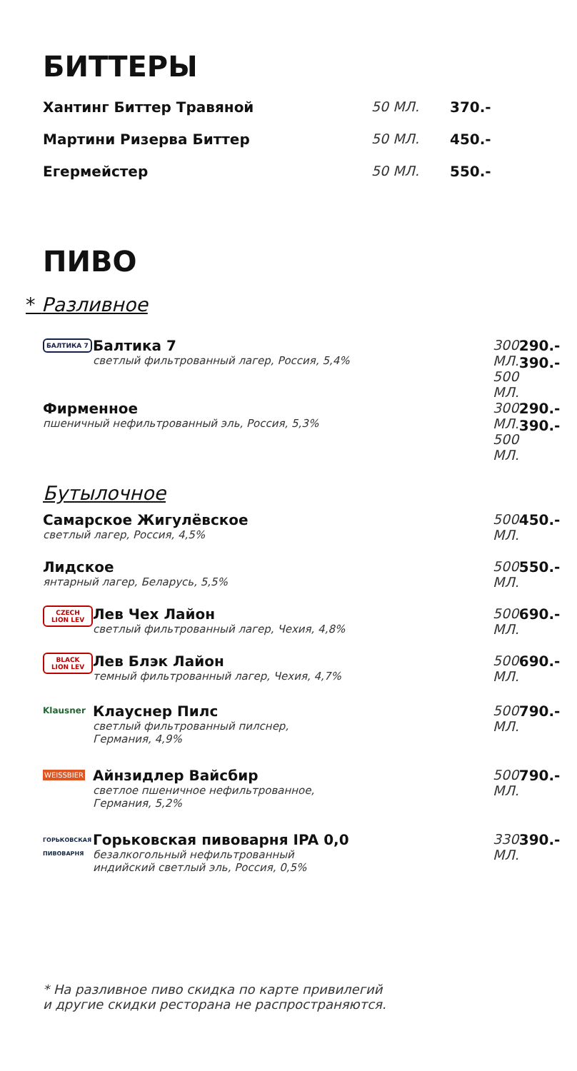БИТТЕРЫ
| Хантинг Биттер Травяной | 50 МЛ. | 370.- |
| Мартини Ризерва Биттер | 50 МЛ. | 450.- |
| Егермейстер | 50 МЛ. | 550.- |
ПИВО
* Разливное
| / БАЛТИКА 7 / Балтика 7 светлый фильтрованный лагер, Россия, 5,4% / | 300 МЛ. 500 МЛ. | 290.- 390.- |
| Фирменное пшеничный нефильтрованный эль, Россия, 5,3% | 300 МЛ. 500 МЛ. | 290.- 390.- |
Бутылочное
| Самарское Жигулёвское светлый лагер, Россия, 4,5% | 500 МЛ. | 450.- |
| Лидское янтарный лагер, Беларусь, 5,5% | 500 МЛ. | 550.- |
| / CZECH LION LEV / Лев Чех Лайон светлый фильтрованный лагер, Чехия, 4,8% / | 500 МЛ. | 690.- |
| / BLACK LION LEV / Лев Блэк Лайон темный фильтрованный лагер, Чехия, 4,7% / | 500 МЛ. | 690.- |
| / Klausner / Клауснер Пилс светлый фильтрованный пилснер, Германия, 4,9% / | 500 МЛ. | 790.- |
| / WEISSBIER / Айнзидлер Вайсбир светлое пшеничное нефильтрованное, Германия, 5,2% / | 500 МЛ. | 790.- |
| / ГОРЬКОВСКАЯ ПИВОВАРНЯ / Горьковская пивоварня IPA 0,0 безалкогольный нефильтрованный индийский светлый эль, Россия, 0,5% / | 330 МЛ. | 390.- |
* На разливное пиво скидка по карте привилегий
и другие скидки ресторана не распространяются.